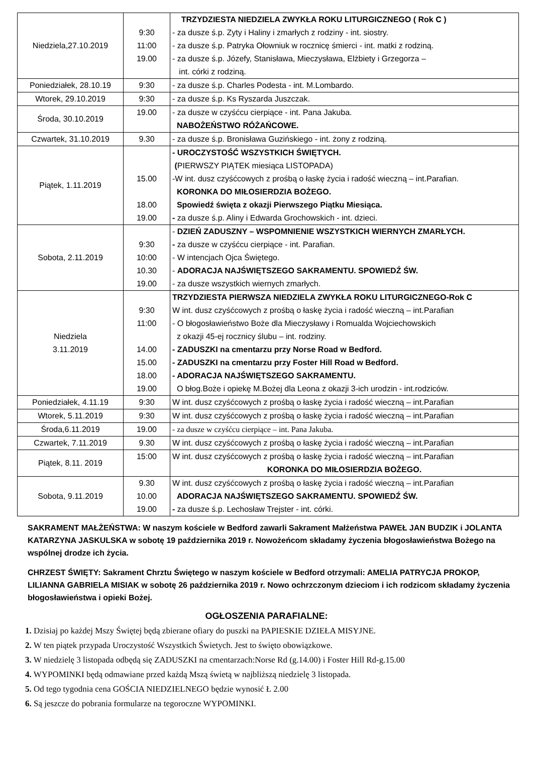| Niedziela,27.10.2019 | 9:30 11:00 19.00 | TRZYDZIESTA NIEDZIELA ZWYKŁA ROKU LITURGICZNEGO ( Rok C ) - za dusze ś.p. Zyty i Haliny i zmarłych z rodziny - int. siostry. - za dusze ś.p. Patryka Ołowniuk w rocznicę śmierci - int. matki z rodziną. - za dusze ś.p. Józefy, Stanisława, Mieczysława, Elżbiety i Grzegorza – int. córki z rodziną. |
| Poniedziałek, 28.10.19 | 9:30 | - za dusze ś.p. Charles Podesta - int. M.Lombardo. |
| Wtorek, 29.10.2019 | 9:30 | - za dusze ś.p. Ks Ryszarda Juszczak. |
| Środa, 30.10.2019 | 19.00 | - za dusze w czyśćcu cierpiące - int. Pana Jakuba. NABOŻEŃSTWO RÓŻAŃCOWE. |
| Czwartek, 31.10.2019 | 9.30 | - za dusze ś.p. Bronisława Guzińskiego - int. żony z rodziną. |
| Piątek, 1.11.2019 | 15.00 18.00 19.00 | - UROCZYSTOŚĆ WSZYSTKICH ŚWIĘTYCH. ( PIERWSZY PIĄTEK miesiąca LISTOPADA) -W int. dusz czyśćcowych z prośbą o łaskę życia i radość wieczną – int.Parafian. KORONKA DO MIŁOSIERDZIA BOŻEGO. Spowiedź święta z okazji Pierwszego Piątku Miesiąca. - za dusze ś.p. Aliny i Edwarda Grochowskich - int. dzieci. |
| Sobota, 2.11.2019 | 9:30 10:00 10.30 19.00 | - DZIEŃ ZADUSZNY – WSPOMNIENIE WSZYSTKICH WIERNYCH ZMARŁYCH. - za dusze w czyśćcu cierpiące - int. Parafian. - W intencjach Ojca Świętego. - ADORACJA NAJŚWIĘTSZEGO SAKRAMENTU. SPOWIEDŹ ŚW. - za dusze wszystkich wiernych zmarłych. |
| Niedziela 3.11.2019 | 9:30 11:00 14.00 15.00 18.00 19.00 | TRZYDZIESTA PIERWSZA NIEDZIELA ZWYKŁA ROKU LITURGICZNEGO-Rok C W int. dusz czyśćcowych z prośbą o łaskę życia i radość wieczną – int.Parafian - O błogosławieństwo Boże dla Mieczysławy i Romualda Wojciechowskich z okazji 45-ej rocznicy ślubu – int. rodziny. - ZADUSZKI na cmentarzu przy Norse Road w Bedford. - ZADUSZKI na cmentarzu przy Foster Hill Road w Bedford. - ADORACJA NAJŚWIĘTSZEGO SAKRAMENTU. O błog.Boże i opiekę M.Bożej dla Leona z okazji 3-ich urodzin - int.rodziców. |
| Poniedziałek, 4.11.19 | 9:30 | W int. dusz czyśćcowych z prośbą o łaskę życia i radość wieczną – int.Parafian |
| Wtorek, 5.11.2019 | 9:30 | W int. dusz czyśćcowych z prośbą o łaskę życia i radość wieczną – int.Parafian |
| Środa,6.11.2019 | 19.00 | - za dusze w czyśćcu cierpiące – int. Pana Jakuba. |
| Czwartek, 7.11.2019 | 9.30 | W int. dusz czyśćcowych z prośbą o łaskę życia i radość wieczną – int.Parafian |
| Piątek, 8.11. 2019 | 15:00 | W int. dusz czyśćcowych z prośbą o łaskę życia i radość wieczną – int.Parafian KORONKA DO MIŁOSIERDZIA BOŻEGO. |
| Sobota, 9.11.2019 | 9.30 10.00 19.00 | W int. dusz czyśćcowych z prośbą o łaskę życia i radość wieczną – int.Parafian ADORACJA NAJŚWIĘTSZEGO SAKRAMENTU. SPOWIEDŹ ŚW. - za dusze ś.p. Lechosław Trejster - int. córki. |
SAKRAMENT MAŁŻEŃSTWA: W naszym kościele w Bedford zawarli Sakrament Małżeństwa PAWEŁ JAN BUDZIK i JOLANTA KATARZYNA JASKULSKA w sobotę 19 października 2019 r. Nowożeńcom składamy życzenia błogosławieństwa Bożego na wspólnej drodze ich życia.
CHRZEST ŚWIĘTY: Sakrament Chrztu Świętego w naszym kościele w Bedford otrzymali: AMELIA PATRYCJA PROKOP, LILIANNA GABRIELA MISIAK w sobotę 26 października 2019 r. Nowo ochrzczonym dzieciom i ich rodzicom składamy życzenia błogosławieństwa i opieki Bożej.
OGŁOSZENIA PARAFIALNE:
1. Dzisiaj po każdej Mszy Świętej będą zbierane ofiary do puszki na PAPIESKIE DZIEŁA MISYJNE.
2. W ten piątek przypada Uroczystość Wszystkich Świetych. Jest to święto obowiązkowe.
3. W niedzielę 3 listopada odbędą się ZADUSZKI na cmentarzach:Norse Rd (g.14.00) i Foster Hill Rd-g.15.00
4. WYPOMINKI będą odmawiane przed każdą Mszą świetą w najbliższą niedzielę 3 listopada.
5. Od tego tygodnia cena GOŚCIA NIEDZIELNEGO będzie wynosić Ł 2.00
6. Są jeszcze do pobrania formularze na tegoroczne WYPOMINKI.